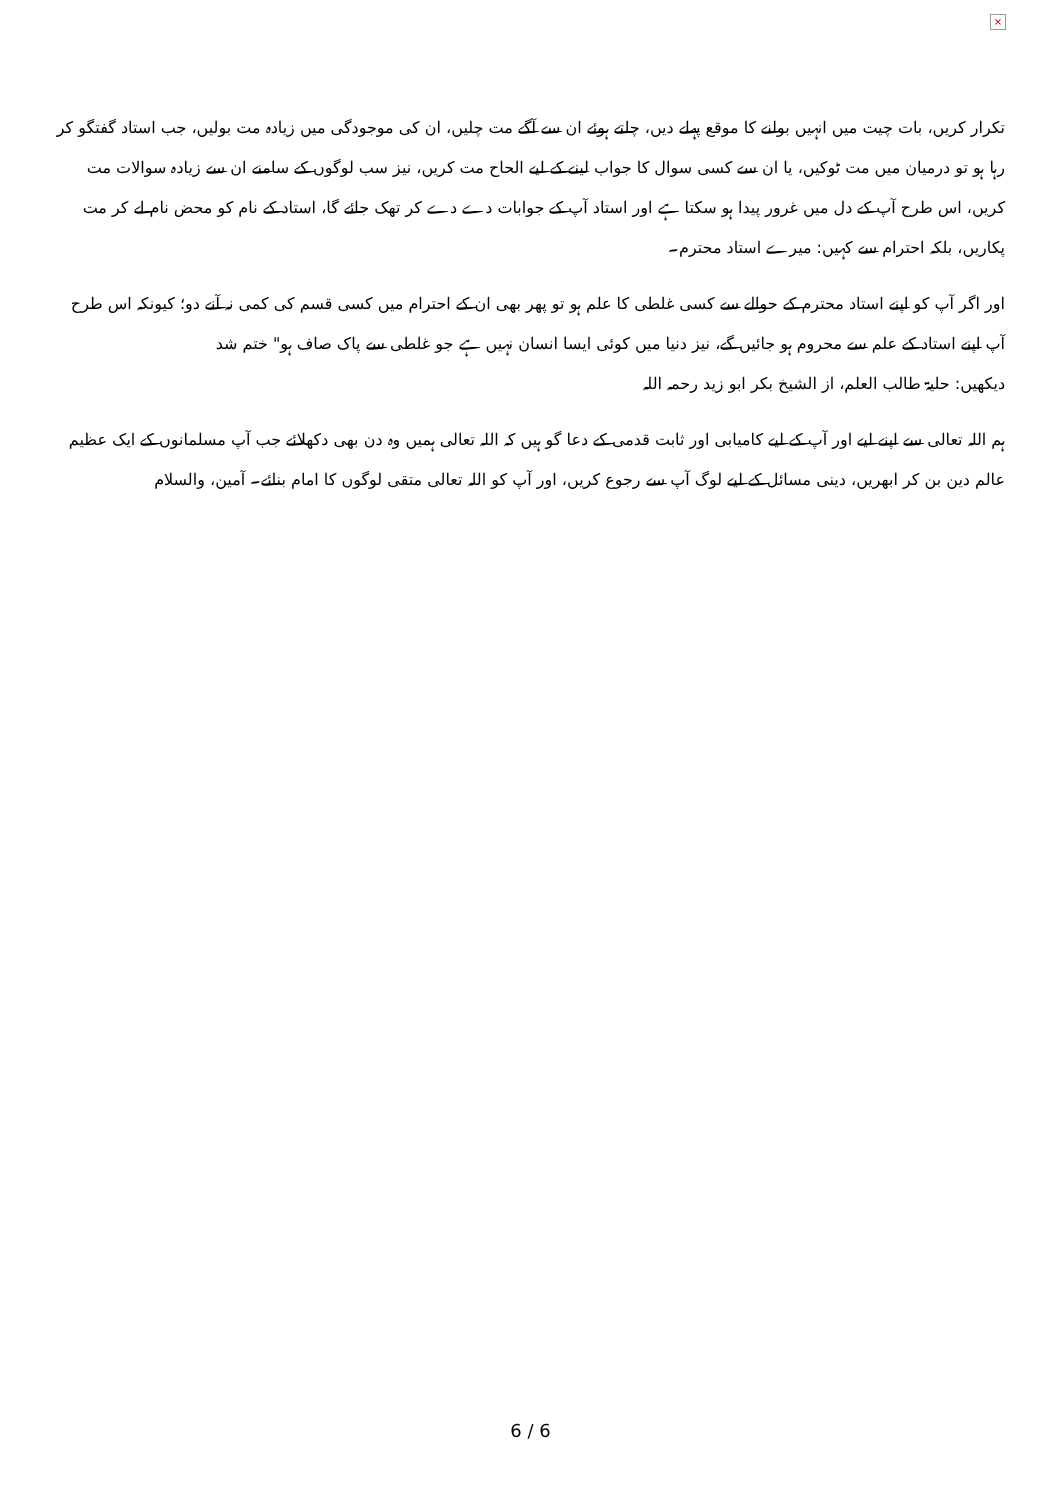×
تکرار کریں، بات چیت میں انہیں بولنے کا موقع پہلے دیں، چلتے ہوئے ان سے آگے مت چلیں، ان کی موجودگی میں زیادہ مت بولیں، جب استاد گفتگو کر رہا ہو تو درمیان میں مت ٹوکیں، یا ان سے کسی سوال کا جواب لینے کے لیے الحاح مت کریں، نیز سب لوگوں کے سامنے ان سے زیادہ سوالات مت کریں، اس طرح آپ کے دل میں غرور پیدا ہو سکتا ہے اور استاد آپ کے جوابات دے دے کر تھک جائے گا، استاد کے نام کو محض نام لے کر مت پکاریں، بلکہ احترام سے کہیں: میرے استاد محترم۔
اور اگر آپ کو اپنے استاد محترم کے حوالے سے کسی غلطی کا علم ہو تو پھر بھی ان کے احترام میں کسی قسم کی کمی نہ آنے دو؛ کیونکہ اس طرح آپ اپنے استاد کے علم سے محروم ہو جائیں گے، نیز دنیا میں کوئی ایسا انسان نہیں ہے جو غلطی سے پاک صاف ہو" ختم شد
دیکھیں: حلیۃ طالب العلم، از الشیخ بکر ابو زید رحمہ اللہ
ہم اللہ تعالی سے اپنے لیے اور آپ کے لیے کامیابی اور ثابت قدمی کے دعا گو ہیں کہ اللہ تعالی ہمیں وہ دن بھی دکھلائے جب آپ مسلمانوں کے ایک عظیم عالم دین بن کر ابھریں، دینی مسائل کے لیے لوگ آپ سے رجوع کریں، اور آپ کو اللہ تعالی متقی لوگوں کا امام بنائے۔ آمین، والسلام
6 / 6